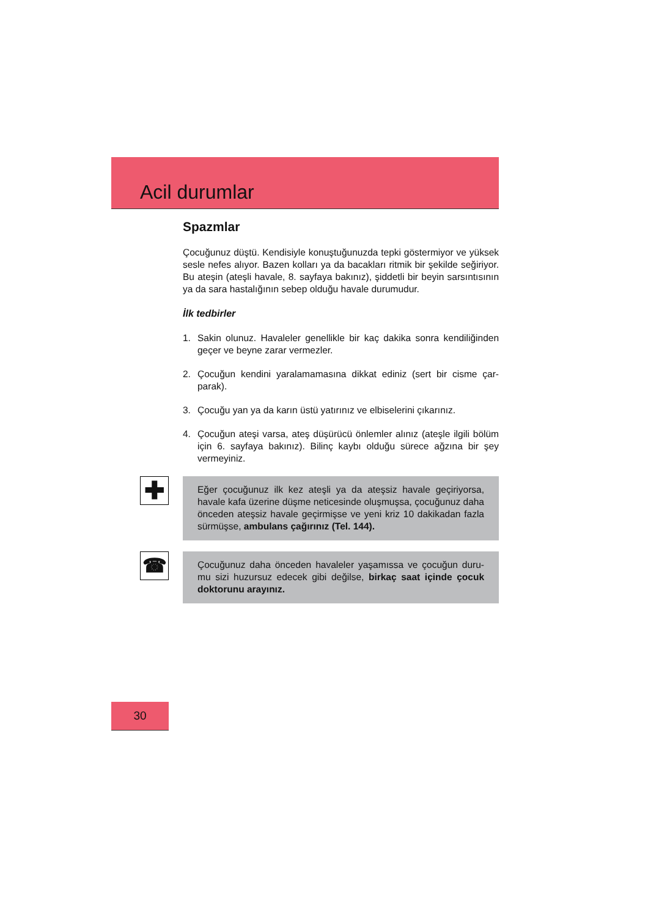Acil durumlar
Spazmlar
Çocuğunuz düştü. Kendisiyle konuştuğunuzda tepki göstermiyor ve yüksek sesle nefes alıyor. Bazen kolları ya da bacakları ritmik bir şekilde seğiriyor. Bu ateşin (ateşli havale, 8. sayfaya bakınız), şiddetli bir beyin sarsıntısının ya da sara hastalığının sebep olduğu havale durumudur.
İlk tedbirler
1. Sakin olunuz. Havaleler genellikle bir kaç dakika sonra kendiliğinden geçer ve beyne zarar vermezler.
2. Çocuğun kendini yaralamamasına dikkat ediniz (sert bir cisme çar-parak).
3. Çocuğu yan ya da karın üstü yatırınız ve elbiselerini çıkarınız.
4. Çocuğun ateşi varsa, ateş düşürücü önlemler alınız (ateşle ilgili bölüm için 6. sayfaya bakınız). Bilinç kaybı olduğu sürece ağzına bir şey vermeyiniz.
✚
Eğer çocuğunuz ilk kez ateşli ya da ateşsiz havale geçiriyorsa, havale kafa üzerine düşme neticesinde oluşmuşsa, çocuğunuz daha önceden ateşsiz havale geçirmişse ve yeni kriz 10 dakikadan fazla sürmüşse, ambulans çağırınız (Tel. 144).
☎
Çocuğunuz daha önceden havaleler yaşamıssa ve çocuğun duru-mu sizi huzursuz edecek gibi değilse, birkaç saat içinde çocuk doktorunu arayınız.
30